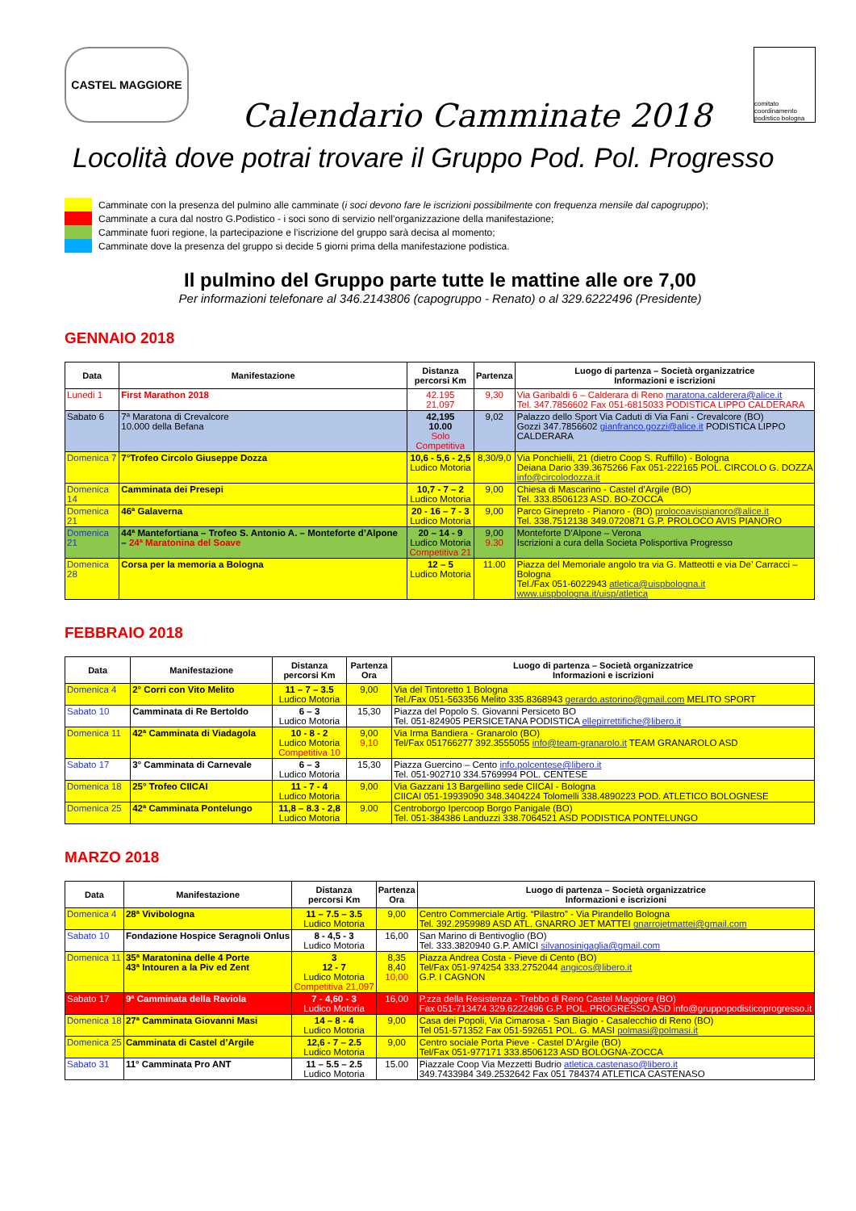CASTEL MAGGIORE
comitato coordinamento podistico bologna
Calendario Camminate 2018
Locolità dove potrai trovare il Gruppo Pod. Pol. Progresso
Camminate con la presenza del pulmino alle camminate (i soci devono fare le iscrizioni possibilmente con frequenza mensile dal capogruppo);
Camminate a cura dal nostro G.Podistico - i soci sono di servizio nell’organizzazione della manifestazione;
Camminate fuori regione, la partecipazione e l’iscrizione del gruppo sarà decisa al momento;
Camminate dove la presenza del gruppo si decide 5 giorni prima della manifestazione podistica.
Il pulmino del Gruppo parte tutte le mattine alle ore 7,00
Per informazioni telefonare al 346.2143806 (capogruppo - Renato) o al 329.6222496 (Presidente)
GENNAIO 2018
| Data | Manifestazione | Distanza percorsi Km | Partenza | Luogo di partenza – Società organizzatrice Informazioni e iscrizioni |
| --- | --- | --- | --- | --- |
| Lunedi 1 | First Marathon 2018 | 42.195 21.097 | 9,30 | Via Garibaldi 6 – Calderara di Reno maratona.calderera@alice.it Tel. 347.7856602 Fax 051-6815033 PODISTICA LIPPO CALDERARA |
| Sabato 6 | 7ª Maratona di Crevalcore 10.000 della Befana | 42,195 10.00 Solo Competitiva | 9,02 | Palazzo dello Sport Via Caduti di Via Fani - Crevalcore (BO) Gozzi 347.7856602 gianfranco.gozzi@alice.it PODISTICA LIPPO CALDERARA |
| Domenica 7 | 7°Trofeo Circolo Giuseppe Dozza | 10,6 - 5,6 - 2,5 Ludico Motoria | 8,30/9,0 | Via Ponchielli, 21 (dietro Coop S. Ruffillo) - Bologna Deiana Dario 339.3675266 Fax 051-222165 POL. CIRCOLO G. DOZZA info@circolodozza.it |
| Domenica 14 | Camminata dei Presepi | 10,7 - 7 – 2 Ludico Motoria | 9,00 | Chiesa di Mascarino - Castel d’Argile (BO) Tel. 333.8506123 ASD. BO-ZOCCA |
| Domenica 21 | 46ª Galaverna | 20 - 16 – 7 - 3 Ludico Motoria | 9,00 | Parco Ginepreto - Pianoro - (BO) prolocoavispianoro@alice.it Tel. 338.7512138 349.0720871 G.P. PROLOCO AVIS PIANORO |
| Domenica 21 | 44ª Mantefortiana – Trofeo S. Antonio A. – Monteforte d’Alpone – 24ª Maratonina del Soave | 20 – 14 - 9 Ludico Motoria Competitiva 21 | 9,00 9.30 | Monteforte D’Alpone – Verona Iscrizioni a cura della Societa Polisportiva Progresso |
| Domenica 28 | Corsa per la memoria a Bologna | 12 – 5 Ludico Motoria | 11.00 | Piazza del Memoriale angolo tra via G. Matteotti e via De’ Carracci – Bologna Tel./Fax 051-6022943 atletica@uispbologna.it www.uispbologna.it/uisp/atletica |
FEBBRAIO 2018
| Data | Manifestazione | Distanza percorsi Km | Partenza Ora | Luogo di partenza – Società organizzatrice Informazioni e iscrizioni |
| --- | --- | --- | --- | --- |
| Domenica 4 | 2° Corri con Vito Melito | 11 – 7 – 3.5 Ludico Motoria | 9,00 | Via del Tintoretto 1 Bologna Tel./Fax 051-563356 Melito 335.8368943 gerardo.astorino@gmail.com MELITO SPORT |
| Sabato 10 | Camminata di Re Bertoldo | 6 – 3 Ludico Motoria | 15,30 | Piazza del Popolo S. Giovanni Persiceto BO Tel. 051-824905 PERSICETANA PODISTICA ellepirrettifiche@libero.it |
| Domenica 11 | 42ª Camminata di Viadagola | 10 - 8 - 2 Ludico Motoria Competitiva 10 | 9,00 9,10 | Via Irma Bandiera - Granarolo (BO) Tel/Fax 051766277 392.3555055 info@team-granarolo.it TEAM GRANAROLO ASD |
| Sabato 17 | 3° Camminata di Carnevale | 6 – 3 Ludico Motoria | 15,30 | Piazza Guercino – Cento info.polcentese@libero.it Tel. 051-902710 334.5769994 POL. CENTESE |
| Domenica 18 | 25° Trofeo CIICAI | 11 - 7 - 4 Ludico Motoria | 9,00 | Via Gazzani 13 Bargellino sede CIICAI - Bologna CIICAI 051-19939090 348.3404224 Tolomelli 338.4890223 POD. ATLETICO BOLOGNESE |
| Domenica 25 | 42ª Camminata Pontelungo | 11,8 – 8.3 - 2,8 Ludico Motoria | 9.00 | Centroborgo Ipercoop Borgo Panigale (BO) Tel. 051-384386 Landuzzi 338.7064521 ASD PODISTICA PONTELUNGO |
MARZO 2018
| Data | Manifestazione | Distanza percorsi Km | Partenza Ora | Luogo di partenza – Società organizzatrice Informazioni e iscrizioni |
| --- | --- | --- | --- | --- |
| Domenica 4 | 28ª Vivibologna | 11 – 7.5 – 3.5 Ludico Motoria | 9,00 | Centro Commerciale Artig. “Pilastro” - Via Pirandello Bologna Tel. 392.2959989 ASD ATL. GNARRO JET MATTEI gnarrojetmattei@gmail.com |
| Sabato 10 | Fondazione Hospice Seragnoli Onlus | 8 - 4,5 - 3 Ludico Motoria | 16,00 | San Marino di Bentivoglio (BO) Tel. 333.3820940 G.P. AMICI silvanosinigaglia@gmail.com |
| Domenica 11 | 35ª Maratonina delle 4 Porte 43ª Intouren a la Piv ed Zent | 3 12 - 7 Ludico Motoria Competitiva 21,097 | 8,35 8,40 10,00 | Piazza Andrea Costa - Pieve di Cento (BO) Tel/Fax 051-974254 333.2752044 angicos@libero.it G.P. I CAGNON |
| Sabato 17 | 9ª Camminata della Raviola | 7 - 4,60 - 3 Ludico Motoria | 16,00 | P.zza della Resistenza - Trebbo di Reno Castel Maggiore (BO) Fax 051-713474 329.6222496 G.P. POL. PROGRESSO ASD info@gruppopodisticoprogresso.it |
| Domenica 18 | 27ª Camminata Giovanni Masi | 14 – 8 - 4 Ludico Motoria | 9,00 | Casa dei Popoli, Via Cimarosa - San Biagio - Casalecchio di Reno (BO) Tel 051-571352 Fax 051-592651 POL. G. MASI polmasi@polmasi.it |
| Domenica 25 | Camminata di Castel d’Argile | 12,6 - 7 – 2.5 Ludico Motoria | 9,00 | Centro sociale Porta Pieve - Castel D’Argile (BO) Tel/Fax 051-977171 333.8506123 ASD BOLOGNA-ZOCCA |
| Sabato 31 | 11° Camminata Pro ANT | 11 – 5.5 – 2.5 Ludico Motoria | 15.00 | Piazzale Coop Via Mezzetti Budrio atletica.castenaso@libero.it 349.7433984 349.2532642 Fax 051 784374 ATLETICA CASTENASO |